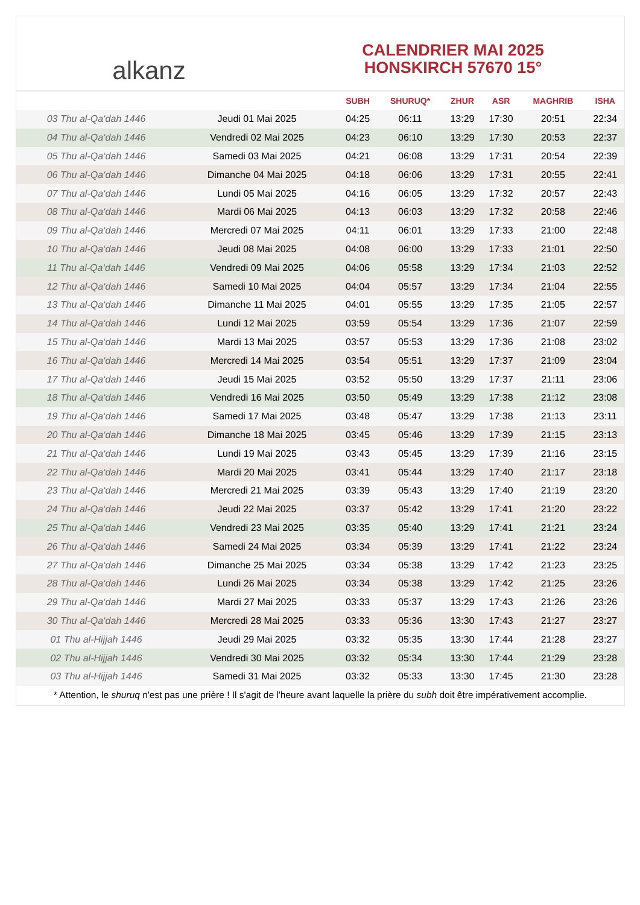alkanz
CALENDRIER MAI 2025
HONSKIRCH 57670 15°
| | | SUBH | SHURUQ* | ZHUR | ASR | MAGHRIB | ISHA |
| --- | --- | --- | --- | --- | --- | --- | --- |
| 03 Thu al-Qa‘dah 1446 | Jeudi 01 Mai 2025 | 04:25 | 06:11 | 13:29 | 17:30 | 20:51 | 22:34 |
| 04 Thu al-Qa‘dah 1446 | Vendredi 02 Mai 2025 | 04:23 | 06:10 | 13:29 | 17:30 | 20:53 | 22:37 |
| 05 Thu al-Qa‘dah 1446 | Samedi 03 Mai 2025 | 04:21 | 06:08 | 13:29 | 17:31 | 20:54 | 22:39 |
| 06 Thu al-Qa‘dah 1446 | Dimanche 04 Mai 2025 | 04:18 | 06:06 | 13:29 | 17:31 | 20:55 | 22:41 |
| 07 Thu al-Qa‘dah 1446 | Lundi 05 Mai 2025 | 04:16 | 06:05 | 13:29 | 17:32 | 20:57 | 22:43 |
| 08 Thu al-Qa‘dah 1446 | Mardi 06 Mai 2025 | 04:13 | 06:03 | 13:29 | 17:32 | 20:58 | 22:46 |
| 09 Thu al-Qa‘dah 1446 | Mercredi 07 Mai 2025 | 04:11 | 06:01 | 13:29 | 17:33 | 21:00 | 22:48 |
| 10 Thu al-Qa‘dah 1446 | Jeudi 08 Mai 2025 | 04:08 | 06:00 | 13:29 | 17:33 | 21:01 | 22:50 |
| 11 Thu al-Qa‘dah 1446 | Vendredi 09 Mai 2025 | 04:06 | 05:58 | 13:29 | 17:34 | 21:03 | 22:52 |
| 12 Thu al-Qa‘dah 1446 | Samedi 10 Mai 2025 | 04:04 | 05:57 | 13:29 | 17:34 | 21:04 | 22:55 |
| 13 Thu al-Qa‘dah 1446 | Dimanche 11 Mai 2025 | 04:01 | 05:55 | 13:29 | 17:35 | 21:05 | 22:57 |
| 14 Thu al-Qa‘dah 1446 | Lundi 12 Mai 2025 | 03:59 | 05:54 | 13:29 | 17:36 | 21:07 | 22:59 |
| 15 Thu al-Qa‘dah 1446 | Mardi 13 Mai 2025 | 03:57 | 05:53 | 13:29 | 17:36 | 21:08 | 23:02 |
| 16 Thu al-Qa‘dah 1446 | Mercredi 14 Mai 2025 | 03:54 | 05:51 | 13:29 | 17:37 | 21:09 | 23:04 |
| 17 Thu al-Qa‘dah 1446 | Jeudi 15 Mai 2025 | 03:52 | 05:50 | 13:29 | 17:37 | 21:11 | 23:06 |
| 18 Thu al-Qa‘dah 1446 | Vendredi 16 Mai 2025 | 03:50 | 05:49 | 13:29 | 17:38 | 21:12 | 23:08 |
| 19 Thu al-Qa‘dah 1446 | Samedi 17 Mai 2025 | 03:48 | 05:47 | 13:29 | 17:38 | 21:13 | 23:11 |
| 20 Thu al-Qa‘dah 1446 | Dimanche 18 Mai 2025 | 03:45 | 05:46 | 13:29 | 17:39 | 21:15 | 23:13 |
| 21 Thu al-Qa‘dah 1446 | Lundi 19 Mai 2025 | 03:43 | 05:45 | 13:29 | 17:39 | 21:16 | 23:15 |
| 22 Thu al-Qa‘dah 1446 | Mardi 20 Mai 2025 | 03:41 | 05:44 | 13:29 | 17:40 | 21:17 | 23:18 |
| 23 Thu al-Qa‘dah 1446 | Mercredi 21 Mai 2025 | 03:39 | 05:43 | 13:29 | 17:40 | 21:19 | 23:20 |
| 24 Thu al-Qa‘dah 1446 | Jeudi 22 Mai 2025 | 03:37 | 05:42 | 13:29 | 17:41 | 21:20 | 23:22 |
| 25 Thu al-Qa‘dah 1446 | Vendredi 23 Mai 2025 | 03:35 | 05:40 | 13:29 | 17:41 | 21:21 | 23:24 |
| 26 Thu al-Qa‘dah 1446 | Samedi 24 Mai 2025 | 03:34 | 05:39 | 13:29 | 17:41 | 21:22 | 23:24 |
| 27 Thu al-Qa‘dah 1446 | Dimanche 25 Mai 2025 | 03:34 | 05:38 | 13:29 | 17:42 | 21:23 | 23:25 |
| 28 Thu al-Qa‘dah 1446 | Lundi 26 Mai 2025 | 03:34 | 05:38 | 13:29 | 17:42 | 21:25 | 23:26 |
| 29 Thu al-Qa‘dah 1446 | Mardi 27 Mai 2025 | 03:33 | 05:37 | 13:29 | 17:43 | 21:26 | 23:26 |
| 30 Thu al-Qa‘dah 1446 | Mercredi 28 Mai 2025 | 03:33 | 05:36 | 13:30 | 17:43 | 21:27 | 23:27 |
| 01 Thu al-Hijjah 1446 | Jeudi 29 Mai 2025 | 03:32 | 05:35 | 13:30 | 17:44 | 21:28 | 23:27 |
| 02 Thu al-Hijjah 1446 | Vendredi 30 Mai 2025 | 03:32 | 05:34 | 13:30 | 17:44 | 21:29 | 23:28 |
| 03 Thu al-Hijjah 1446 | Samedi 31 Mai 2025 | 03:32 | 05:33 | 13:30 | 17:45 | 21:30 | 23:28 |
* Attention, le shuruq n'est pas une prière ! Il s'agit de l'heure avant laquelle la prière du subh doit être impérativement accomplie.